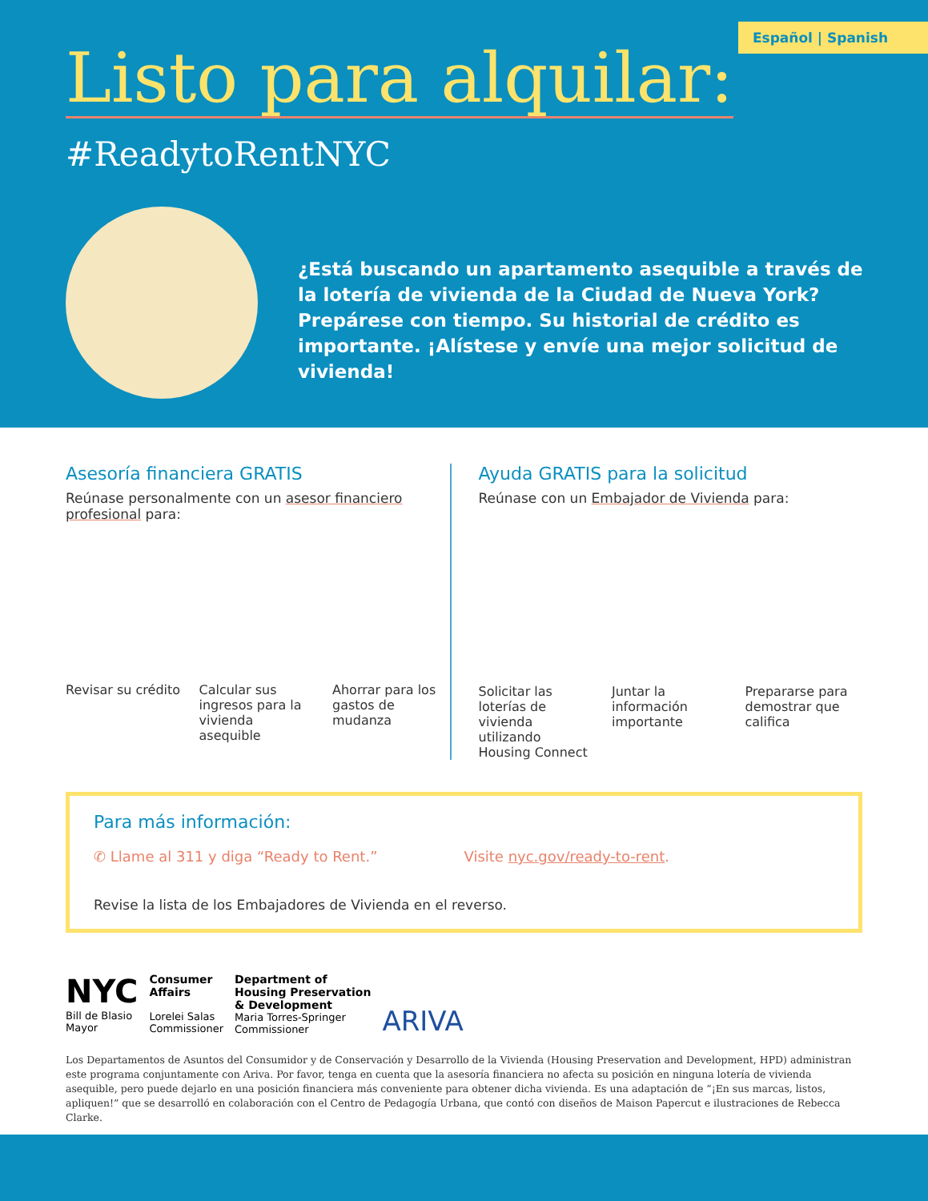Español | Spanish
Listo para alquilar:
#ReadytoRentNYC
¿Está buscando un apartamento asequible a través de la lotería de vivienda de la Ciudad de Nueva York? Prepárese con tiempo. Su historial de crédito es importante. ¡Alístese y envíe una mejor solicitud de vivienda!
Asesoría financiera GRATIS
Reúnase personalmente con un asesor financiero profesional para:
Revisar su crédito Calcular sus ingresos para la vivienda asequible
Ahorrar para los gastos de mudanza
Ayuda GRATIS para la solicitud
Reúnase con un Embajador de Vivienda para:
Solicitar las loterías de vivienda utilizando Housing Connect
Juntar la información importante
Prepararse para demostrar que califica
Para más información:
✆ Llame al 311 y diga “Ready to Rent.”
Visite nyc.gov/ready-to-rent.
Revise la lista de los Embajadores de Vivienda en el reverso.
NYC
Bill de Blasio
Mayor
Consumer
Affairs
Lorelei Salas
Commissioner
Department of
Housing Preservation
& Development
Maria Torres-Springer
Commissioner
ARIVA
Los Departamentos de Asuntos del Consumidor y de Conservación y Desarrollo de la Vivienda (Housing Preservation and Development, HPD) administran este programa conjuntamente con Ariva. Por favor, tenga en cuenta que la asesoría financiera no afecta su posición en ninguna lotería de vivienda asequible, pero puede dejarlo en una posición financiera más conveniente para obtener dicha vivienda. Es una adaptación de “¡En sus marcas, listos, apliquen!” que se desarrolló en colaboración con el Centro de Pedagogía Urbana, que contó con diseños de Maison Papercut e ilustraciones de Rebecca Clarke.